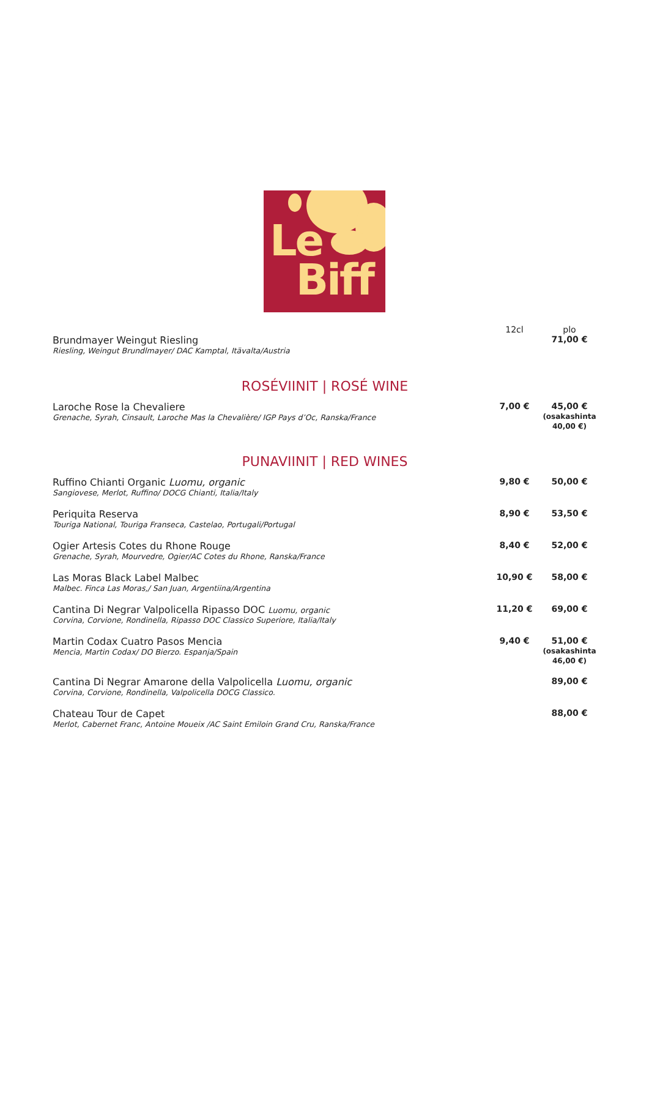Le
Biff
| | 12cl | plo |
| Brundmayer Weingut Riesling Riesling, Weingut Brundlmayer/ DAC Kamptal, Itävalta/Austria | | 71,00 € |
| ROSÉVIINIT / ROSÉ WINE | | |
| Laroche Rose la Chevaliere Grenache, Syrah, Cinsault, Laroche Mas la Chevalière/ IGP Pays d’Oc, Ranska/France | 7,00 € | 45,00 € (osakashinta 40,00 €) |
| PUNAVIINIT / RED WINES | | |
| Ruffino Chianti Organic Luomu, organic Sangiovese, Merlot, Ruffino/ DOCG Chianti, Italia/Italy | 9,80 € | 50,00 € |
| Periquita Reserva Touriga National, Touriga Franseca, Castelao, Portugali/Portugal | 8,90 € | 53,50 € |
| Ogier Artesis Cotes du Rhone Rouge Grenache, Syrah, Mourvedre, Ogier/AC Cotes du Rhone, Ranska/France | 8,40 € | 52,00 € |
| Las Moras Black Label Malbec Malbec. Finca Las Moras,/ San Juan, Argentiina/Argentina | 10,90 € | 58,00 € |
| Cantina Di Negrar Valpolicella Ripasso DOC Luomu, organic Corvina, Corvione, Rondinella, Ripasso DOC Classico Superiore, Italia/Italy | 11,20 € | 69,00 € |
| Martin Codax Cuatro Pasos Mencia Mencia, Martin Codax/ DO Bierzo. Espanja/Spain | 9,40 € | 51,00 € (osakashinta 46,00 €) |
| Cantina Di Negrar Amarone della Valpolicella Luomu, organic Corvina, Corvione, Rondinella, Valpolicella DOCG Classico. | | 89,00 € |
| Chateau Tour de Capet Merlot, Cabernet Franc, Antoine Moueix /AC Saint Emiloin Grand Cru, Ranska/France | | 88,00 € |